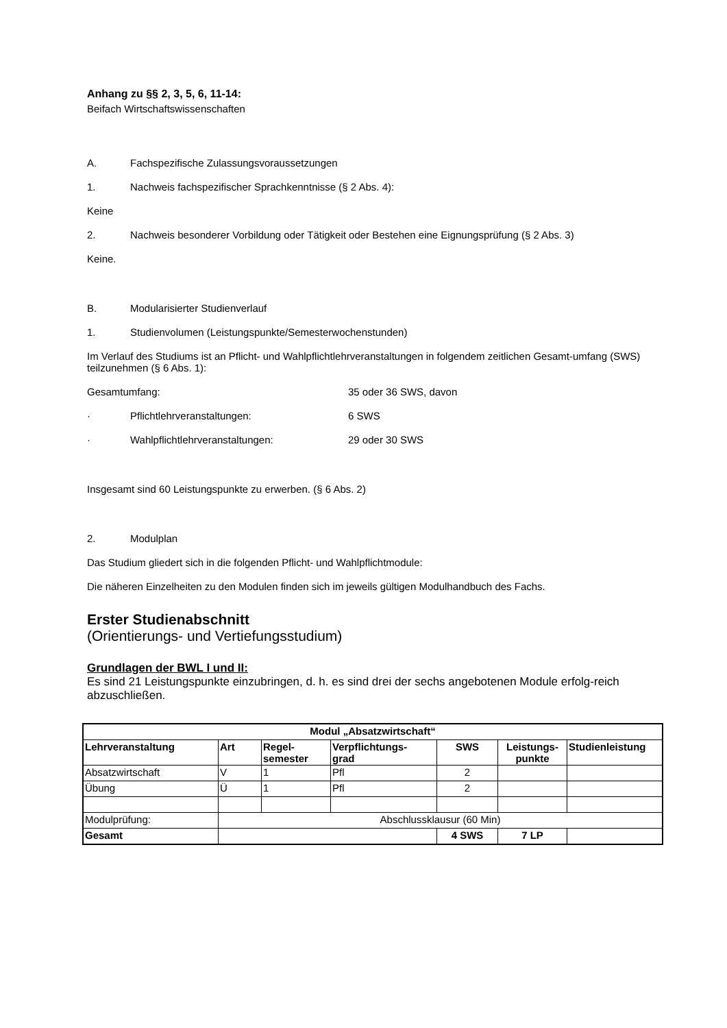Anhang zu §§ 2, 3, 5, 6, 11-14:
Beifach Wirtschaftswissenschaften
A. Fachspezifische Zulassungsvoraussetzungen
1. Nachweis fachspezifischer Sprachkenntnisse (§ 2 Abs. 4):
Keine
2. Nachweis besonderer Vorbildung oder Tätigkeit oder Bestehen eine Eignungsprüfung (§ 2 Abs. 3)
Keine.
B. Modularisierter Studienverlauf
1. Studienvolumen (Leistungspunkte/Semesterwochenstunden)
Im Verlauf des Studiums ist an Pflicht- und Wahlpflichtlehrveranstaltungen in folgendem zeitlichen Gesamt-umfang (SWS) teilzunehmen (§ 6 Abs. 1):
Gesamtumfang: 35 oder 36 SWS, davon
· Pflichtlehrveranstaltungen: 6 SWS
· Wahlpflichtlehrveranstaltungen: 29 oder 30 SWS
Insgesamt sind 60 Leistungspunkte zu erwerben. (§ 6 Abs. 2)
2. Modulplan
Das Studium gliedert sich in die folgenden Pflicht- und Wahlpflichtmodule:
Die näheren Einzelheiten zu den Modulen finden sich im jeweils gültigen Modulhandbuch des Fachs.
Erster Studienabschnitt
(Orientierungs- und Vertiefungsstudium)
Grundlagen der BWL I und II:
Es sind 21 Leistungspunkte einzubringen, d. h. es sind drei der sechs angebotenen Module erfolg-reich abzuschließen.
| Modul „Absatzwirtschaft“ | | | | | | |
| --- | --- | --- | --- | --- | --- | --- |
| Lehrveranstaltung | Art | Regel- semester | Verpflichtungs- grad | SWS | Leistungs- punkte | Studienleistung |
| Absatzwirtschaft | V | 1 | Pfl | 2 | | |
| Übung | Ü | 1 | Pfl | 2 | | |
| Modulprüfung: | Abschlussklausur (60 Min) | | | | | |
| Gesamt | | | | 4 SWS | 7 LP | |